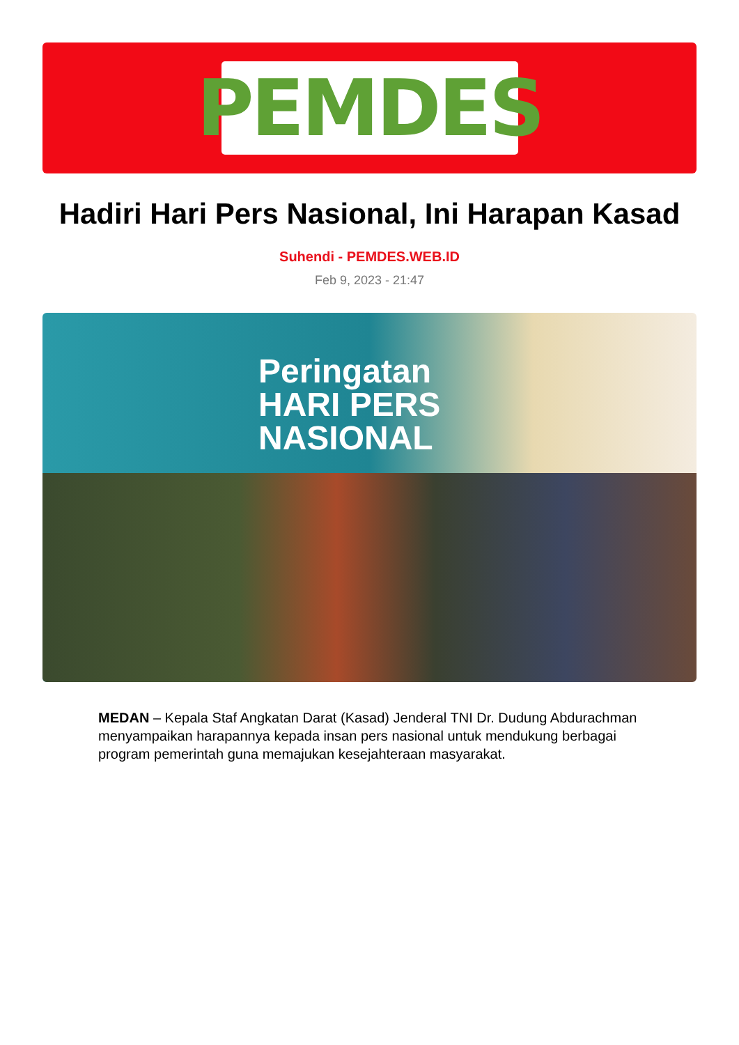PEMDES
Hadiri Hari Pers Nasional, Ini Harapan Kasad
Suhendi - PEMDES.WEB.ID
Feb 9, 2023 - 21:47
Peringatan
HARI PERS
NASIONAL
MEDAN – Kepala Staf Angkatan Darat (Kasad) Jenderal TNI Dr. Dudung Abdurachman menyampaikan harapannya kepada insan pers nasional untuk mendukung berbagai program pemerintah guna memajukan kesejahteraan masyarakat.